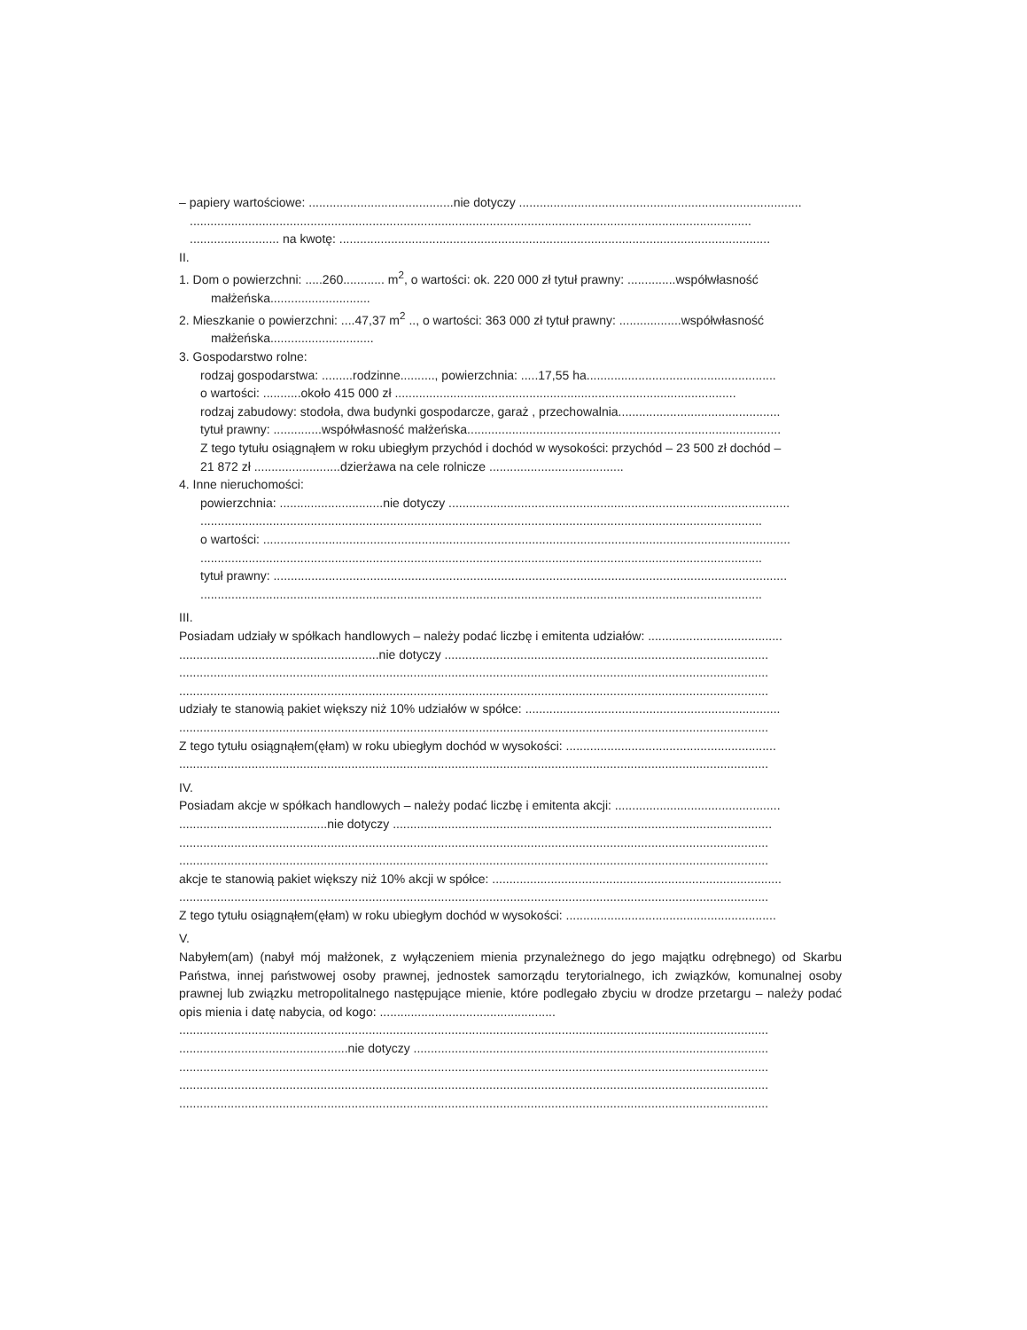– papiery wartościowe: ..........................................nie dotyczy ..................................................................................
...................................................................................................................................................................
.......................... na kwotę: .............................................................................................................................
II.
1. Dom o powierzchni: .....260............ m<sup>2</sup>, o wartości: ok. 220 000 zł tytuł prawny: ..............współwłasność
małżeńska.............................
2. Mieszkanie o powierzchni: ....47,37 m<sup>2</sup> .., o wartości: 363 000 zł tytuł prawny: ..................współwłasność
małżeńska..............................
3. Gospodarstwo rolne:
rodzaj gospodarstwa: .........rodzinne.........., powierzchnia: .....17,55 ha.......................................................
o wartości: ...........około 415 000 zł ...................................................................................................
rodzaj zabudowy: stodoła, dwa budynki gospodarcze, garaż , przechowalnia...............................................
tytuł prawny: ..............współwłasność małżeńska...........................................................................................
Z tego tytułu osiągnąłem w roku ubiegłym przychód i dochód w wysokości: przychód – 23 500 zł dochód –
21 872 zł .........................dzierżawa na cele rolnicze .......................................
4. Inne nieruchomości:
powierzchnia: ..............................nie dotyczy ...................................................................................................
...................................................................................................................................................................
o wartości: .........................................................................................................................................................
...................................................................................................................................................................
tytuł prawny: .....................................................................................................................................................
...................................................................................................................................................................
III.
Posiadam udziały w spółkach handlowych – należy podać liczbę i emitenta udziałów: .......................................
..........................................................nie dotyczy ..............................................................................................
...........................................................................................................................................................................
...........................................................................................................................................................................
udziały te stanowią pakiet większy niż 10% udziałów w spółce: ..........................................................................
...........................................................................................................................................................................
Z tego tytułu osiągnąłem(ęłam) w roku ubiegłym dochód w wysokości: .............................................................
...........................................................................................................................................................................
IV.
Posiadam akcje w spółkach handlowych – należy podać liczbę i emitenta akcji: ................................................
...........................................nie dotyczy ..............................................................................................................
...........................................................................................................................................................................
...........................................................................................................................................................................
akcje te stanowią pakiet większy niż 10% akcji w spółce: ....................................................................................
...........................................................................................................................................................................
Z tego tytułu osiągnąłem(ęłam) w roku ubiegłym dochód w wysokości: .............................................................
V.
Nabyłem(am) (nabył mój małżonek, z wyłączeniem mienia przynależnego do jego majątku odrębnego) od Skarbu Państwa, innej państwowej osoby prawnej, jednostek samorządu terytorialnego, ich związków, komunalnej osoby prawnej lub związku metropolitalnego następujące mienie, które podlegało zbyciu w drodze przetargu – należy podać opis mienia i datę nabycia, od kogo: ...................................................
...........................................................................................................................................................................
.................................................nie dotyczy .......................................................................................................
...........................................................................................................................................................................
...........................................................................................................................................................................
...........................................................................................................................................................................